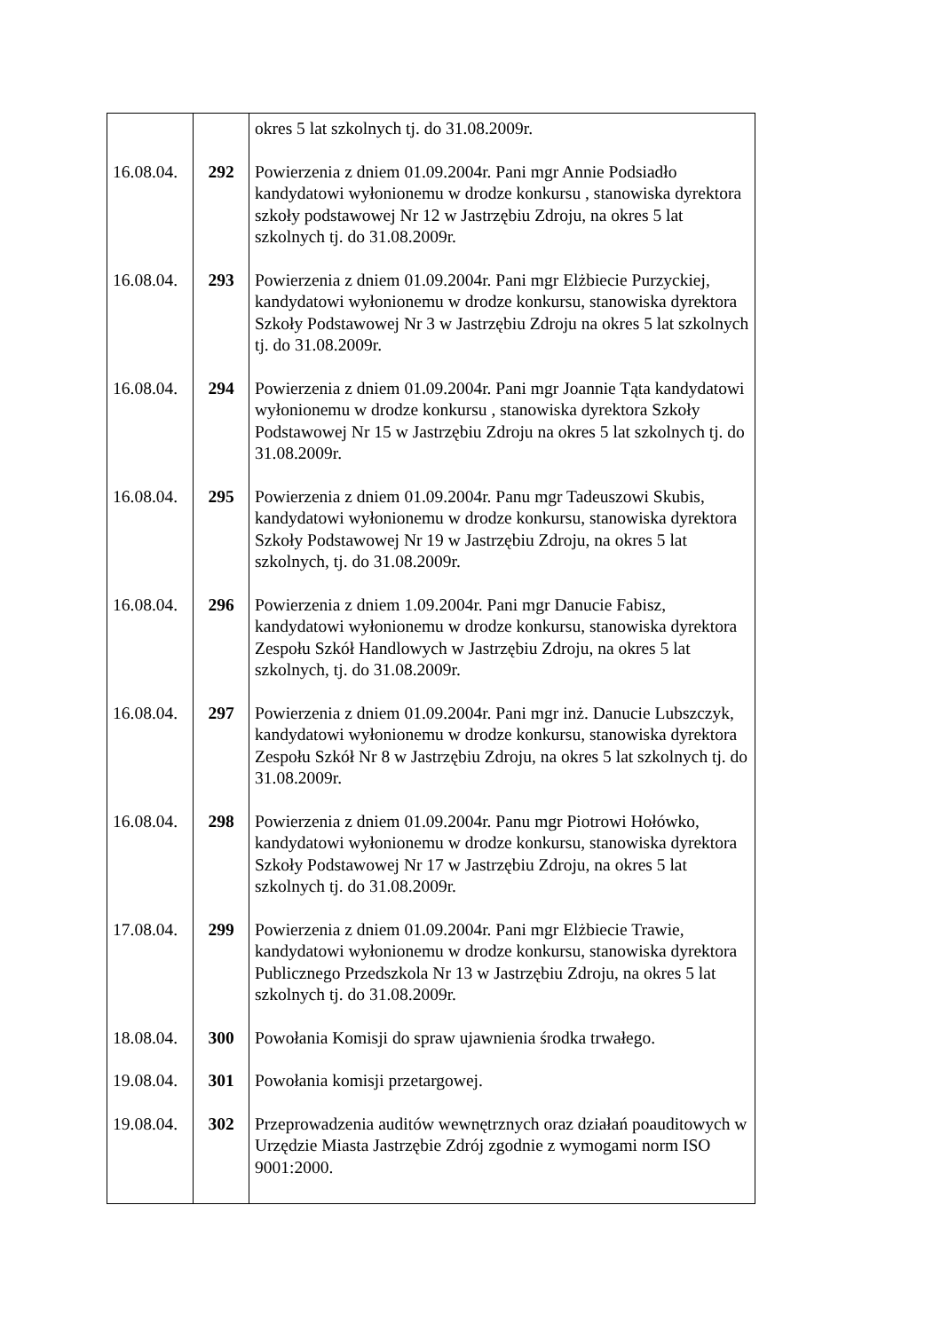| | | okres 5 lat szkolnych tj. do 31.08.2009r. |
| 16.08.04. | 292 | Powierzenia z dniem 01.09.2004r. Pani mgr Annie Podsiadło kandydatowi wyłonionemu w drodze konkursu , stanowiska dyrektora szkoły podstawowej Nr 12 w Jastrzębiu Zdroju, na okres 5 lat szkolnych tj. do 31.08.2009r. |
| 16.08.04. | 293 | Powierzenia z dniem 01.09.2004r. Pani mgr Elżbiecie Purzyckiej, kandydatowi wyłonionemu w drodze konkursu, stanowiska dyrektora Szkoły Podstawowej Nr 3 w Jastrzębiu Zdroju na okres 5 lat szkolnych tj. do 31.08.2009r. |
| 16.08.04. | 294 | Powierzenia z dniem 01.09.2004r. Pani mgr Joannie Tąta kandydatowi wyłonionemu w drodze konkursu , stanowiska dyrektora Szkoły Podstawowej Nr 15 w Jastrzębiu Zdroju na okres 5 lat szkolnych tj. do 31.08.2009r. |
| 16.08.04. | 295 | Powierzenia z dniem 01.09.2004r. Panu mgr Tadeuszowi Skubis, kandydatowi wyłonionemu w drodze konkursu, stanowiska dyrektora Szkoły Podstawowej Nr 19 w Jastrzębiu Zdroju, na okres 5 lat szkolnych, tj. do 31.08.2009r. |
| 16.08.04. | 296 | Powierzenia z dniem 1.09.2004r. Pani mgr Danucie Fabisz, kandydatowi wyłonionemu w drodze konkursu, stanowiska dyrektora Zespołu Szkół Handlowych w Jastrzębiu Zdroju, na okres 5 lat szkolnych, tj. do 31.08.2009r. |
| 16.08.04. | 297 | Powierzenia z dniem 01.09.2004r. Pani mgr inż. Danucie Lubszczyk, kandydatowi wyłonionemu w drodze konkursu, stanowiska dyrektora Zespołu Szkół Nr 8 w Jastrzębiu Zdroju, na okres 5 lat szkolnych tj. do 31.08.2009r. |
| 16.08.04. | 298 | Powierzenia z dniem 01.09.2004r. Panu mgr Piotrowi Hołówko, kandydatowi wyłonionemu w drodze konkursu, stanowiska dyrektora Szkoły Podstawowej Nr 17 w Jastrzębiu Zdroju, na okres 5 lat szkolnych tj. do 31.08.2009r. |
| 17.08.04. | 299 | Powierzenia z dniem 01.09.2004r. Pani mgr Elżbiecie Trawie, kandydatowi wyłonionemu w drodze konkursu, stanowiska dyrektora Publicznego Przedszkola Nr 13 w Jastrzębiu Zdroju, na okres 5 lat szkolnych tj. do 31.08.2009r. |
| 18.08.04. | 300 | Powołania Komisji do spraw ujawnienia środka trwałego. |
| 19.08.04. | 301 | Powołania komisji przetargowej. |
| 19.08.04. | 302 | Przeprowadzenia auditów wewnętrznych oraz działań poauditowych w Urzędzie Miasta Jastrzębie Zdrój zgodnie z wymogami norm ISO 9001:2000. |